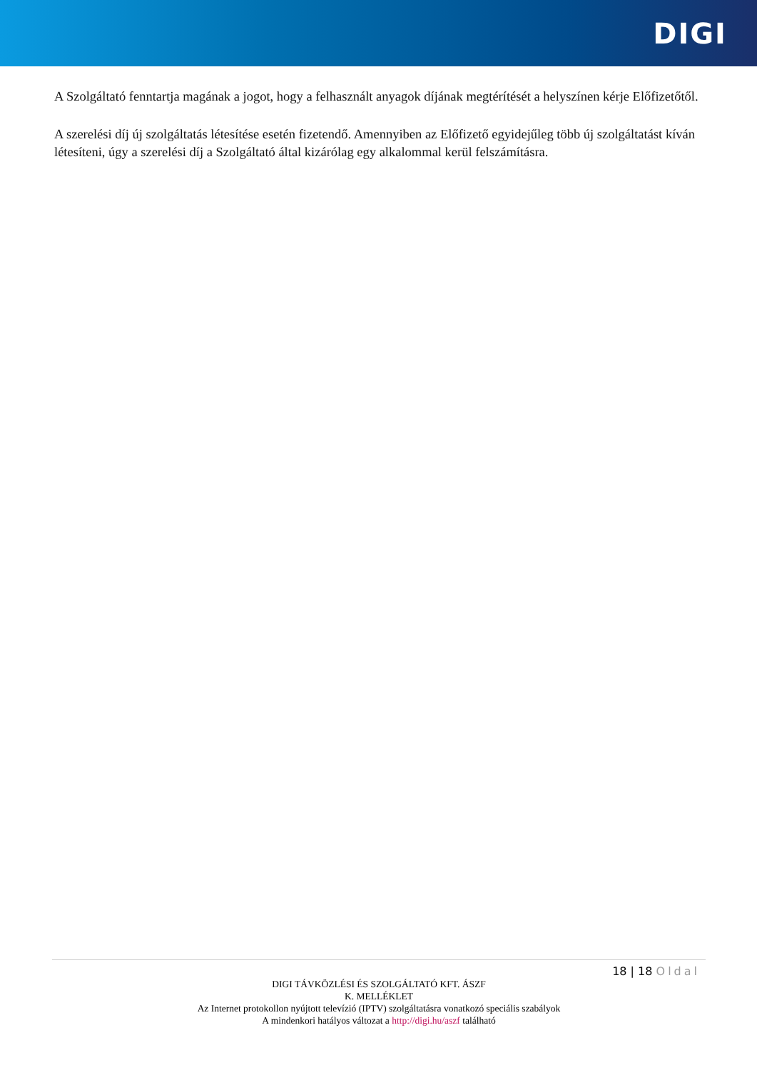DIGI
A Szolgáltató fenntartja magának a jogot, hogy a felhasznált anyagok díjának megtérítését a helyszínen kérje Előfizetőtől.
A szerelési díj új szolgáltatás létesítése esetén fizetendő. Amennyiben az Előfizető egyidejűleg több új szolgáltatást kíván létesíteni, úgy a szerelési díj a Szolgáltató által kizárólag egy alkalommal kerül felszámításra.
18 | 18 Oldal
DIGI TÁVKÖZLÉSI ÉS SZOLGÁLTATÓ KFT. ÁSZF
K. MELLÉKLET
Az Internet protokollon nyújtott televízió (IPTV) szolgáltatásra vonatkozó speciális szabályok
A mindenkori hatályos változat a http://digi.hu/aszf található